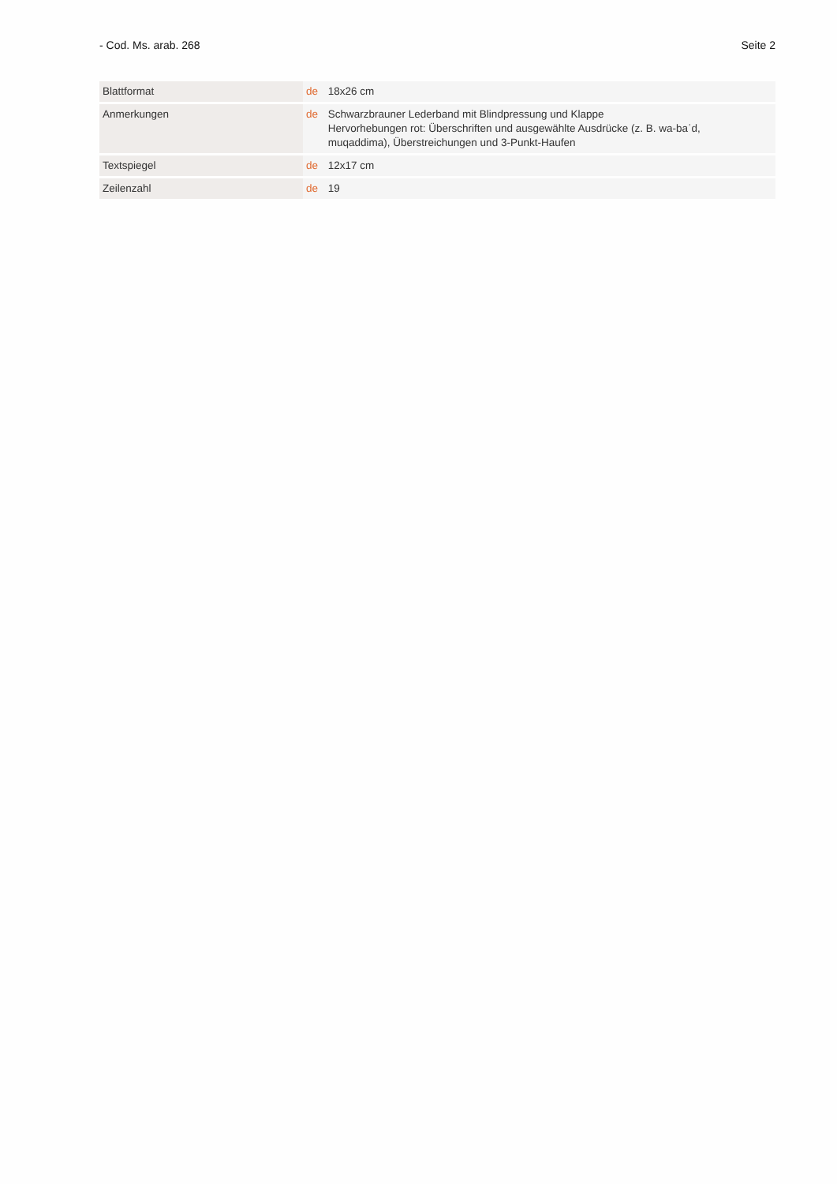- Cod. Ms. arab. 268 Seite 2
| Blattformat | de 18x26 cm |
| Anmerkungen | de Schwarzbrauner Lederband mit Blindpressung und Klappe Hervorhebungen rot: Überschriften und ausgewählte Ausdrücke (z. B. wa-baʿd, muqaddima), Überstreichungen und 3-Punkt-Haufen |
| Textspiegel | de 12x17 cm |
| Zeilenzahl | de 19 |